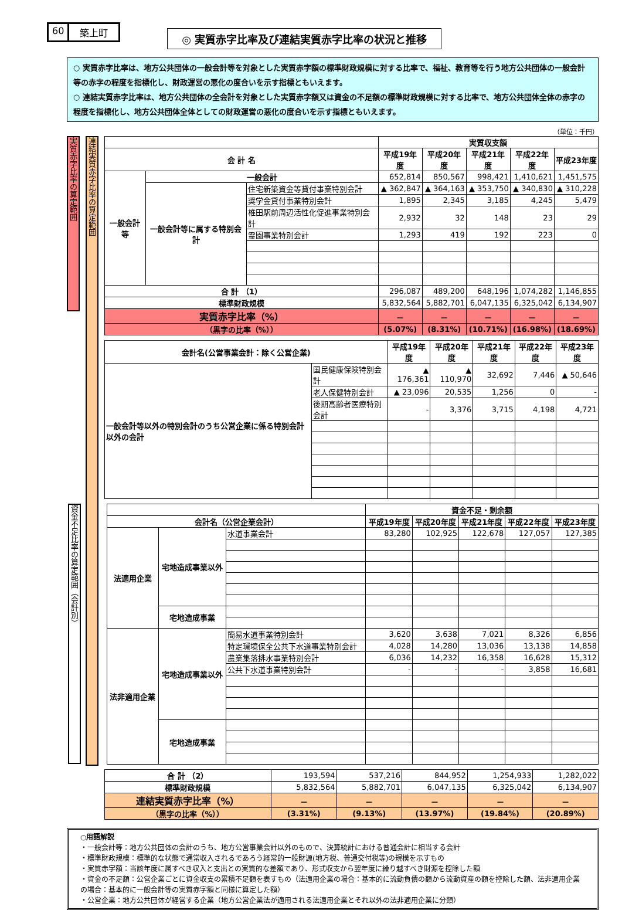60 築上町
◎ 実質赤字比率及び連結実質赤字比率の状況と推移
○ 実質赤字比率は、地方公共団体の一般会計等を対象とした実質赤字額の標準財政規模に対する比率で、福祉、教育等を行う地方公共団体の一般会計等の赤字の程度を指標化し、財政運営の悪化の度合いを示す指標ともいえます。
○ 連結実質赤字比率は、地方公共団体の全会計を対象とした実質赤字額又は資金の不足額の標準財政規模に対する比率で、地方公共団体全体の赤字の程度を指標化し、地方公共団体全体としての財政運営の悪化の度合いを示す指標ともいえます。
（単位：千円）
実質赤字比率の算定範囲
連結実質赤字比率の算定範囲
| | | | 実質収支額 | | | | |
| --- | --- | --- | --- | --- | --- | --- | --- |
| 会 計 名 | | | 平成19年度 | 平成20年度 | 平成21年度 | 平成22年度 | 平成23年度 |
| 一般会計等 | 一般会計 | | 652,814 | 850,567 | 998,421 | 1,410,621 | 1,451,575 |
| | 一般会計等に属する特別会計 | 住宅新築資金等貸付事業特別会計 | ▲ 362,847 | ▲ 364,163 | ▲ 353,750 | ▲ 340,830 | ▲ 310,228 |
| | | 奨学金貸付事業特別会計 | 1,895 | 2,345 | 3,185 | 4,245 | 5,479 |
| | | 椎田駅前周辺活性化促進事業特別会計 | 2,932 | 32 | 148 | 23 | 29 |
| | | 霊園事業特別会計 | 1,293 | 419 | 192 | 223 | 0 |
| 合 計 （1） | | | 296,087 | 489,200 | 648,196 | 1,074,282 | 1,146,855 |
| 標準財政規模 | | | 5,832,564 | 5,882,701 | 6,047,135 | 6,325,042 | 6,134,907 |
| 実質赤字比率（%） | | | － | － | － | － | － |
| （黒字の比率（%）） | | | (5.07%) | (8.31%) | (10.71%) | (16.98%) | (18.69%) |
| 会計名(公営事業会計：除く公営企業) | | 平成19年度 | 平成20年度 | 平成21年度 | 平成22年度 | 平成23年度 |
| --- | --- | --- | --- | --- | --- | --- |
| 一般会計等以外の特別会計のうち公営企業に係る特別会計以外の会計 | 国民健康保険特別会計 | ▲ 176,361 | ▲ 110,970 | 32,692 | 7,446 | ▲ 50,646 |
| | 老人保健特別会計 | ▲ 23,096 | 20,535 | 1,256 | 0 | - |
| | 後期高齢者医療特別会計 | - | 3,376 | 3,715 | 4,198 | 4,721 |
資金不足比率の算定範囲（会計別）
| | | | 資金不足・剰余額 | | | | |
| --- | --- | --- | --- | --- | --- | --- | --- |
| 会計名（公営企業会計） | | | 平成19年度 | 平成20年度 | 平成21年度 | 平成22年度 | 平成23年度 |
| 法適用企業 | 宅地造成事業以外 | 水道事業会計 | 83,280 | 102,925 | 122,678 | 127,057 | 127,385 |
| | 宅地造成事業 | | | | | | |
| 法非適用企業 | 宅地造成事業以外 | 簡易水道事業特別会計 | 3,620 | 3,638 | 7,021 | 8,326 | 6,856 |
| | | 特定環境保全公共下水道事業特別会計 | 4,028 | 14,280 | 13,036 | 13,138 | 14,858 |
| | | 農業集落排水事業特別会計 | 6,036 | 14,232 | 16,358 | 16,628 | 15,312 |
| | | 公共下水道事業特別会計 | - | - | - | 3,858 | 16,681 |
| | 宅地造成事業 | | | | | | |
| 合 計 （2） | 193,594 | 537,216 | 844,952 | 1,254,933 | 1,282,022 |
| 標準財政規模 | 5,832,564 | 5,882,701 | 6,047,135 | 6,325,042 | 6,134,907 |
| 連結実質赤字比率（%） | － | － | － | － | － |
| （黒字の比率（%）） | (3.31%) | (9.13%) | (13.97%) | (19.84%) | (20.89%) |
○用語解説
・一般会計等：地方公共団体の会計のうち、地方公営事業会計以外のもので、決算統計における普通会計に相当する会計
・標準財政規模：標準的な状態で通常収入されるであろう経常的一般財源(地方税、普通交付税等)の規模を示すもの
・実質赤字額：当該年度に属すべき収入と支出との実質的な差額であり、形式収支から翌年度に繰り越すべき財源を控除した額
・資金の不足額：公営企業ごとに資金収支の累積不足額を表すもの（法適用企業の場合：基本的に流動負債の額から流動資産の額を控除した額、法非適用企業の場合：基本的に一般会計等の実質赤字額と同様に算定した額）
・公営企業：地方公共団体が経営する企業（地方公営企業法が適用される法適用企業とそれ以外の法非適用企業に分類）